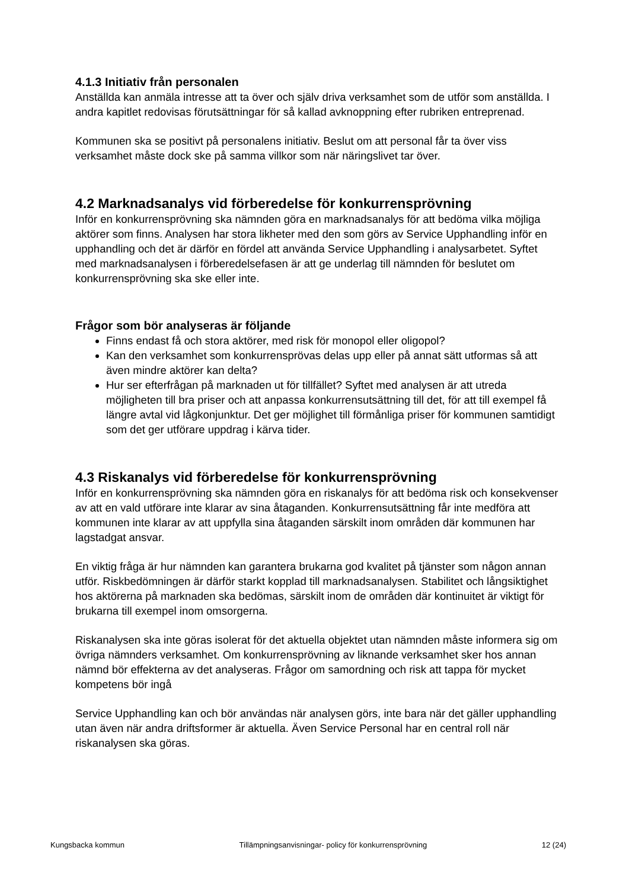4.1.3 Initiativ från personalen
Anställda kan anmäla intresse att ta över och själv driva verksamhet som de utför som anställda. I andra kapitlet redovisas förutsättningar för så kallad avknoppning efter rubriken entreprenad.
Kommunen ska se positivt på personalens initiativ. Beslut om att personal får ta över viss verksamhet måste dock ske på samma villkor som när näringslivet tar över.
4.2 Marknadsanalys vid förberedelse för konkurrensprövning
Inför en konkurrensprövning ska nämnden göra en marknadsanalys för att bedöma vilka möjliga aktörer som finns. Analysen har stora likheter med den som görs av Service Upphandling inför en upphandling och det är därför en fördel att använda Service Upphandling i analysarbetet. Syftet med marknadsanalysen i förberedelsefasen är att ge underlag till nämnden för beslutet om konkurrensprövning ska ske eller inte.
Frågor som bör analyseras är följande
Finns endast få och stora aktörer, med risk för monopol eller oligopol?
Kan den verksamhet som konkurrensprövas delas upp eller på annat sätt utformas så att även mindre aktörer kan delta?
Hur ser efterfrågan på marknaden ut för tillfället? Syftet med analysen är att utreda möjligheten till bra priser och att anpassa konkurrensutsättning till det, för att till exempel få längre avtal vid lågkonjunktur. Det ger möjlighet till förmånliga priser för kommunen samtidigt som det ger utförare uppdrag i kärva tider.
4.3 Riskanalys vid förberedelse för konkurrensprövning
Inför en konkurrensprövning ska nämnden göra en riskanalys för att bedöma risk och konsekvenser av att en vald utförare inte klarar av sina åtaganden. Konkurrensutsättning får inte medföra att kommunen inte klarar av att uppfylla sina åtaganden särskilt inom områden där kommunen har lagstadgat ansvar.
En viktig fråga är hur nämnden kan garantera brukarna god kvalitet på tjänster som någon annan utför. Riskbedömningen är därför starkt kopplad till marknadsanalysen. Stabilitet och långsiktighet hos aktörerna på marknaden ska bedömas, särskilt inom de områden där kontinuitet är viktigt för brukarna till exempel inom omsorgerna.
Riskanalysen ska inte göras isolerat för det aktuella objektet utan nämnden måste informera sig om övriga nämnders verksamhet. Om konkurrensprövning av liknande verksamhet sker hos annan nämnd bör effekterna av det analyseras. Frågor om samordning och risk att tappa för mycket kompetens bör ingå
Service Upphandling kan och bör användas när analysen görs, inte bara när det gäller upphandling utan även när andra driftsformer är aktuella. Även Service Personal har en central roll när riskanalysen ska göras.
Kungsbacka kommun Tillämpningsanvisningar- policy för konkurrensprövning 12 (24)